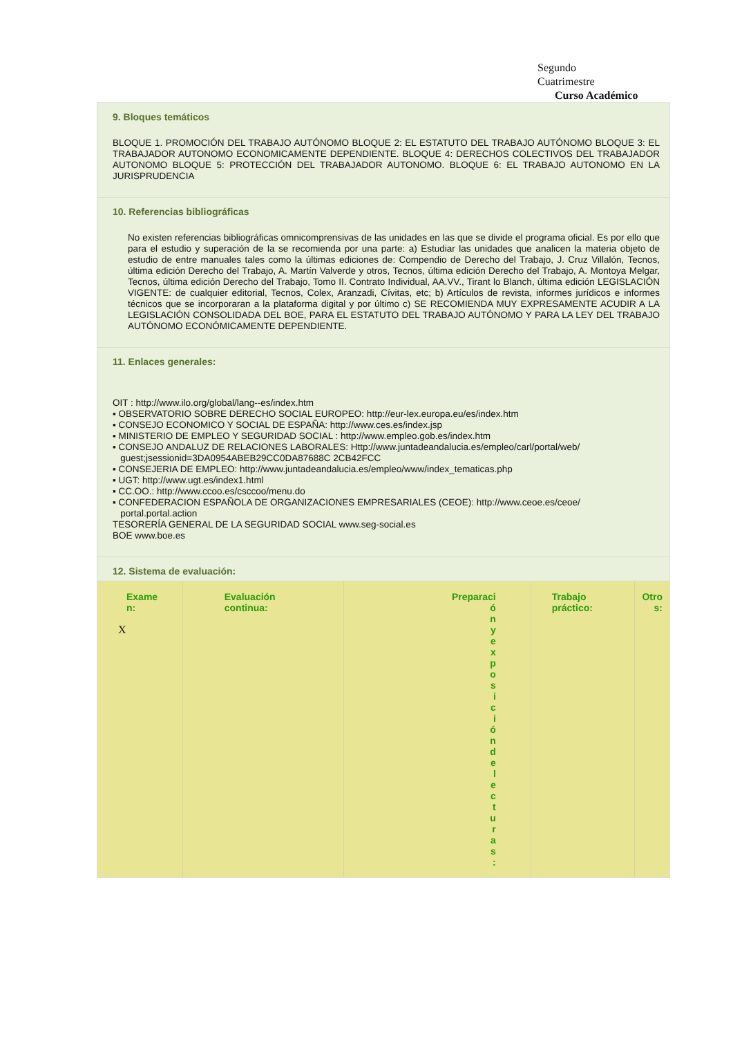Segundo
Cuatrimestre
Curso Académico
9. Bloques temáticos
BLOQUE 1. PROMOCIÓN DEL TRABAJO AUTÓNOMO BLOQUE 2: EL ESTATUTO DEL TRABAJO AUTÓNOMO BLOQUE 3: EL TRABAJADOR AUTONOMO ECONOMICAMENTE DEPENDIENTE. BLOQUE 4: DERECHOS COLECTIVOS DEL TRABAJADOR AUTONOMO BLOQUE 5: PROTECCIÓN DEL TRABAJADOR AUTONOMO. BLOQUE 6: EL TRABAJO AUTONOMO EN LA JURISPRUDENCIA
10. Referencias bibliográficas
No existen referencias bibliográficas omnicomprensivas de las unidades en las que se divide el programa oficial. Es por ello que para el estudio y superación de la se recomienda por una parte: a) Estudiar las unidades que analicen la materia objeto de estudio de entre manuales tales como la últimas ediciones de: Compendio de Derecho del Trabajo, J. Cruz Villalón, Tecnos, última edición Derecho del Trabajo, A. Martín Valverde y otros, Tecnos, última edición Derecho del Trabajo, A. Montoya Melgar, Tecnos, última edición Derecho del Trabajo, Tomo II. Contrato Individual, AA.VV., Tirant lo Blanch, última edición LEGISLACIÓN VIGENTE: de cualquier editorial, Tecnos, Colex, Aranzadi, Cívitas, etc; b) Artículos de revista, informes jurídicos e informes técnicos que se incorporaran a la plataforma digital y por último c) SE RECOMIENDA MUY EXPRESAMENTE ACUDIR A LA LEGISLACIÓN CONSOLIDADA DEL BOE, PARA EL ESTATUTO DEL TRABAJO AUTÓNOMO Y PARA LA LEY DEL TRABAJO AUTÓNOMO ECONÓMICAMENTE DEPENDIENTE.
11. Enlaces generales:
OIT : http://www.ilo.org/global/lang--es/index.htm
▪ OBSERVATORIO SOBRE DERECHO SOCIAL EUROPEO: http://eur-lex.europa.eu/es/index.htm
▪ CONSEJO ECONOMICO Y SOCIAL DE ESPAÑA: http://www.ces.es/index.jsp
▪ MINISTERIO DE EMPLEO Y SEGURIDAD SOCIAL : http://www.empleo.gob.es/index.htm
▪ CONSEJO ANDALUZ DE RELACIONES LABORALES: Http://www.juntadeandalucia.es/empleo/carl/portal/web/
guest;jsessionid=3DA0954ABEB29CC0DA87688C 2CB42FCC
▪ CONSEJERIA DE EMPLEO: http://www.juntadeandalucia.es/empleo/www/index_tematicas.php
▪ UGT: http://www.ugt.es/index1.html
▪ CC.OO.: http://www.ccoo.es/csccoo/menu.do
▪ CONFEDERACION ESPAÑOLA DE ORGANIZACIONES EMPRESARIALES (CEOE): http://www.ceoe.es/ceoe/
portal.portal.action
TESORERÍA GENERAL DE LA SEGURIDAD SOCIAL www.seg-social.es
BOE www.boe.es
12. Sistema de evaluación:
| Exame n: X | Evaluación continua: | Preparaci ó n y e x p o s i c i ó n d e l e c t u r a s : | Trabajo práctico: | Otro s: |